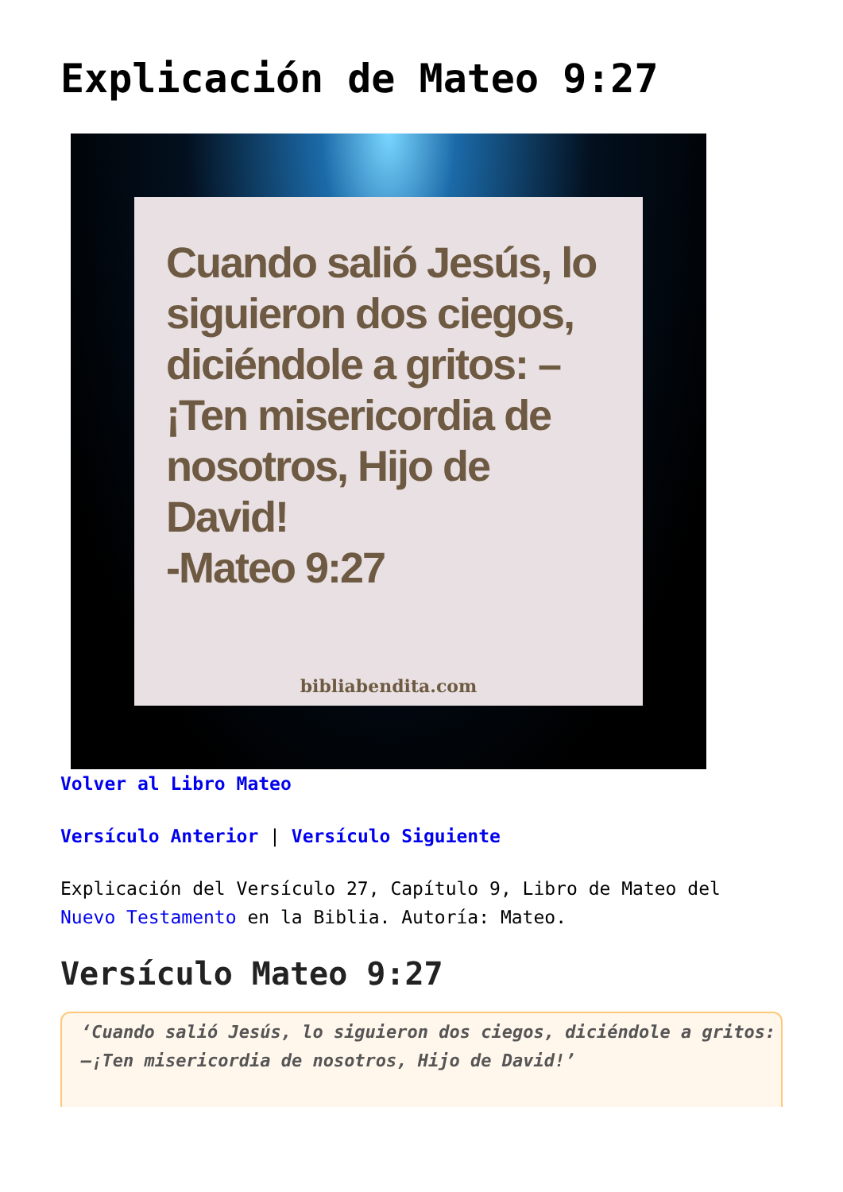Explicación de Mateo 9:27
Cuando salió Jesús, lo siguieron dos ciegos, diciéndole a gritos: –¡Ten misericordia de nosotros, Hijo de David!
-Mateo 9:27
bibliabendita.com
Volver al Libro Mateo
Versículo Anterior | Versículo Siguiente
Explicación del Versículo 27, Capítulo 9, Libro de Mateo del Nuevo Testamento en la Biblia. Autoría: Mateo.
Versículo Mateo 9:27
‘Cuando salió Jesús, lo siguieron dos ciegos, diciéndole a gritos: –¡Ten misericordia de nosotros, Hijo de David!’